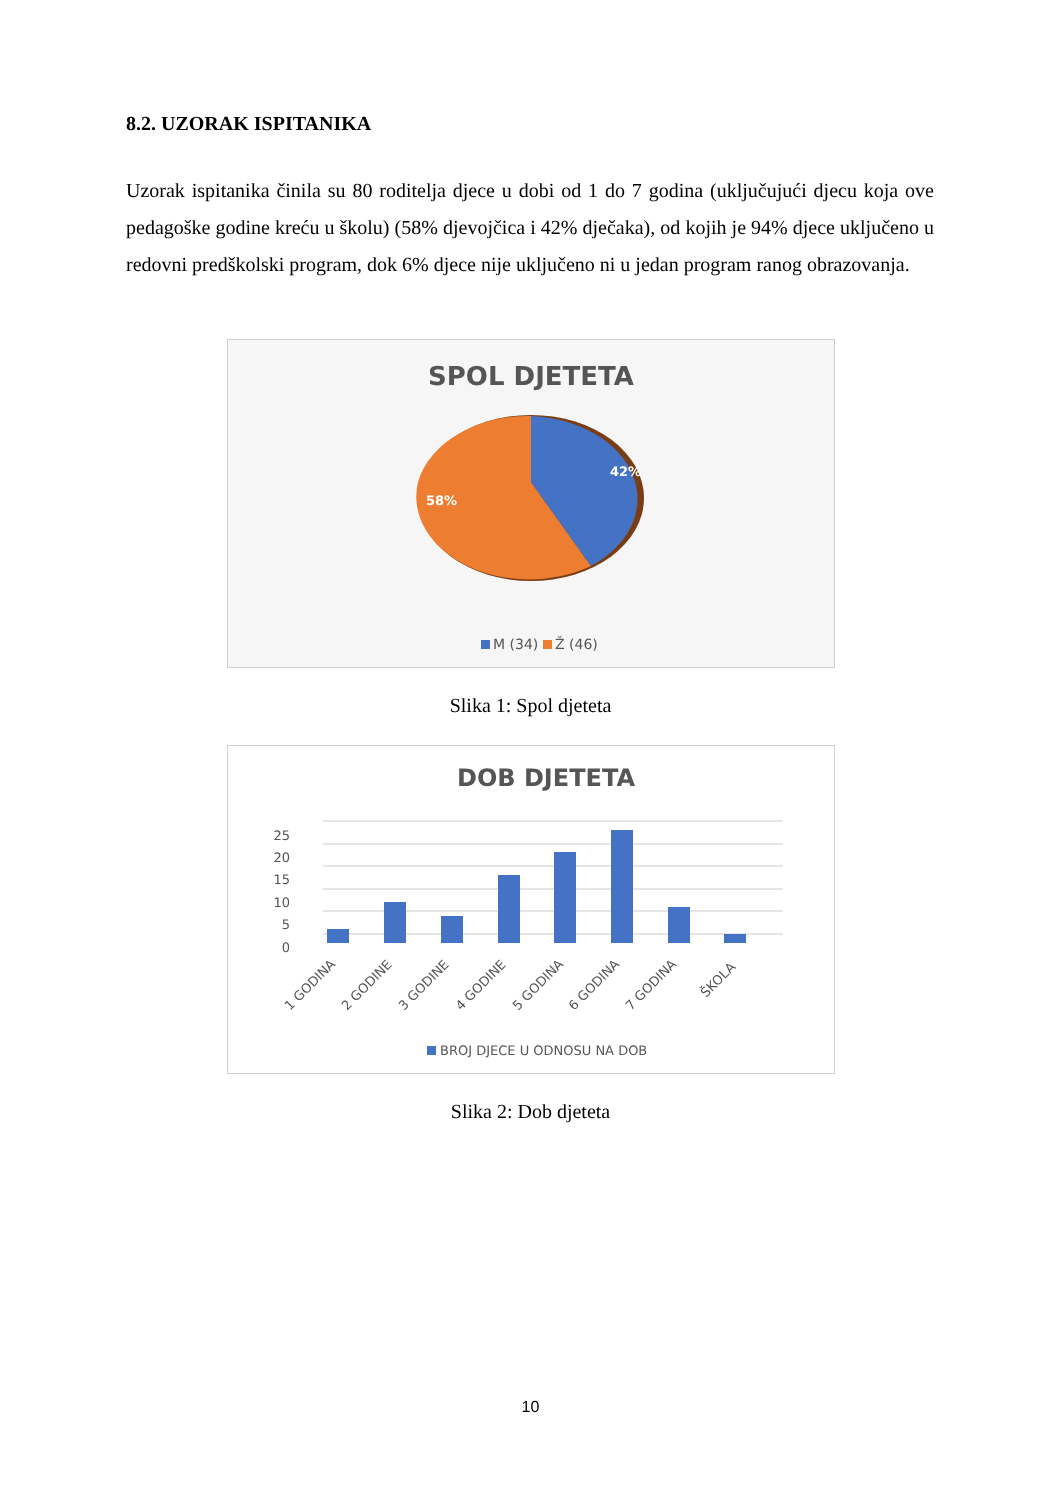8.2. UZORAK ISPITANIKA
Uzorak ispitanika činila su 80 roditelja djece u dobi od 1 do 7 godina (uključujući djecu koja ove pedagoške godine kreću u školu) (58% djevojčica i 42% dječaka), od kojih je 94% djece uključeno u redovni predškolski program, dok 6% djece nije uključeno ni u jedan program ranog obrazovanja.
SPOL DJETETA
42%
58%
M (34)
Ž (46)
Slika 1: Spol djeteta
DOB DJETETA
25
20
15
10
5
0
1 GODINA
2 GODINE
3 GODINE
4 GODINE
5 GODINA
6 GODINA
7 GODINA
ŠKOLA
BROJ DJECE U ODNOSU NA DOB
Slika 2: Dob djeteta
10